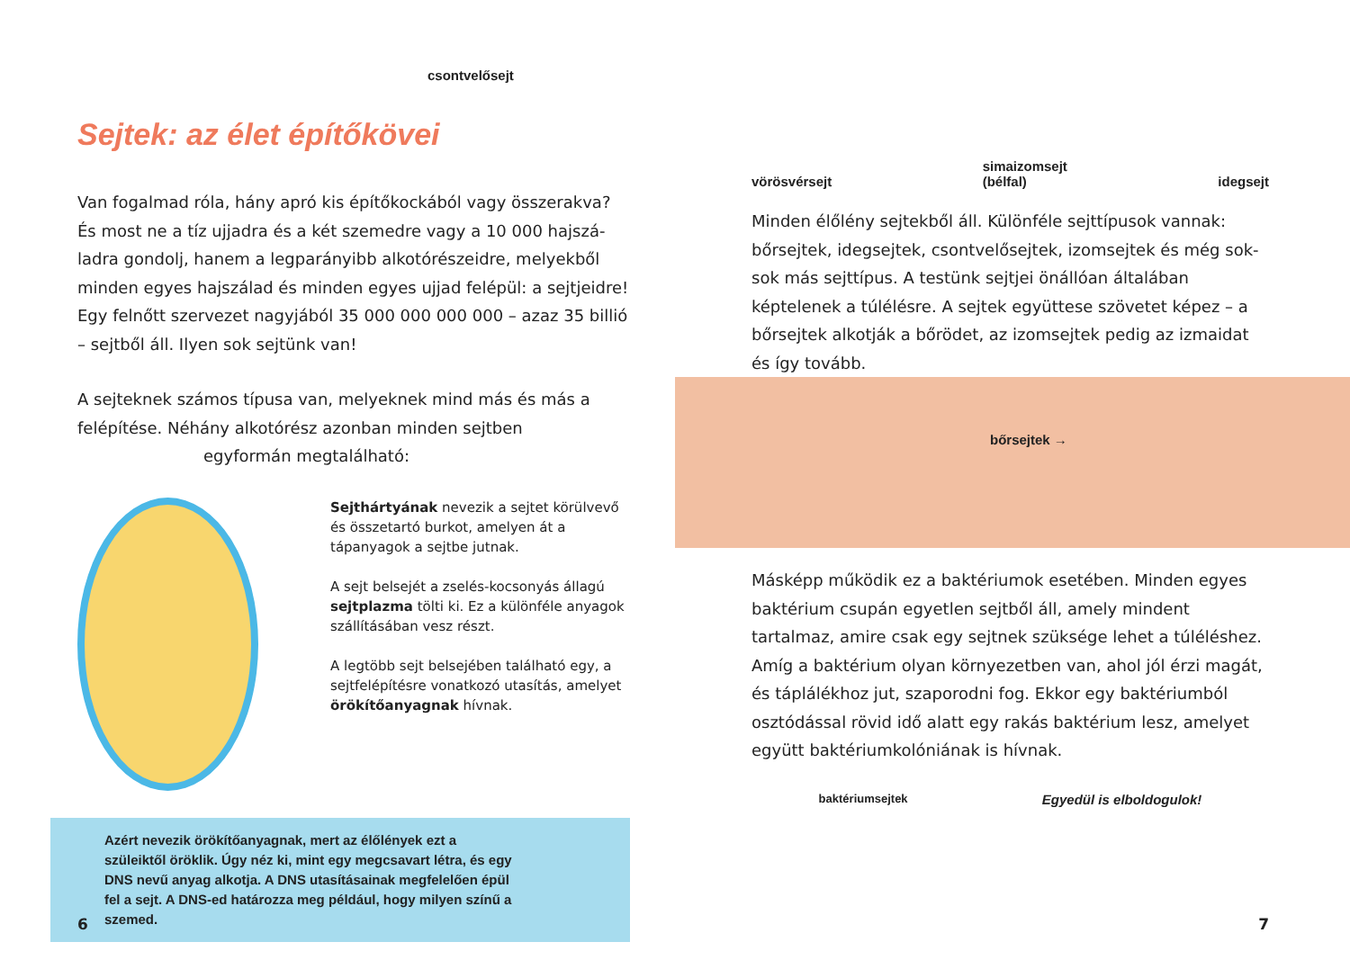csontvelősejt
Sejtek: az élet építőkövei
Van fogalmad róla, hány apró kis építőkockából vagy összerakva? És most ne a tíz ujjadra és a két szemedre vagy a 10 000 hajszá­ladra gondolj, hanem a legparányibb alkotórészeidre, melyekből minden egyes hajszálad és minden egyes ujjad felépül: a sejtjeidre! Egy felnőtt szervezet nagyjából 35 000 000 000 000 – azaz 35 billió – sejtből áll. Ilyen sok sejtünk van!
A sejteknek számos típusa van, melyeknek mind más és más a felépítése. Néhány alkotórész azonban minden sejtben egyformán megtalálható:
Sejthártyának nevezik a sejtet körülvevő és összetartó burkot, amelyen át a tápanyagok a sejtbe jutnak.
A sejt belsejét a zselés-kocsonyás állagú sejtplazma tölti ki. Ez a különféle anyagok szállításában vesz részt.
A legtöbb sejt belsejében található egy, a sejtfelépítésre vonatkozó utasítás, amelyet örökítőanyagnak hívnak.
Azért nevezik örökítőanyagnak, mert az élőlények ezt a szüleiktől öröklik. Úgy néz ki, mint egy megcsavart létra, és egy DNS nevű anyag alkotja. A DNS utasításainak megfelelően épül fel a sejt. A DNS-ed határozza meg például, hogy milyen színű a szemed.
6
vörösvérsejt simaizomsejt
(bélfal) idegsejt
Minden élőlény sejtekből áll. Különféle sejttípusok vannak: bőrsejtek, idegsejtek, csontvelősejtek, izomsejtek és még sok-sok más sejttípus. A testünk sejtjei önállóan általában képtelenek a túlélésre. A sejtek együttese szövetet képez – a bőrsejtek alkotják a bőrödet, az izomsejtek pedig az izmaidat és így tovább.
bőrsejtek →
Másképp működik ez a baktériumok esetében. Minden egyes baktérium csupán egyetlen sejtből áll, amely mindent tartalmaz, amire csak egy sejtnek szüksége lehet a túléléshez. Amíg a bakté­rium olyan környezetben van, ahol jól érzi magát, és táplálékhoz jut, szaporodni fog. Ekkor egy baktériumból osztódással rövid idő alatt egy rakás baktérium lesz, amelyet együtt baktérium­kolóniának is hívnak.
baktériumsejtek Egyedül is elboldogulok!
7